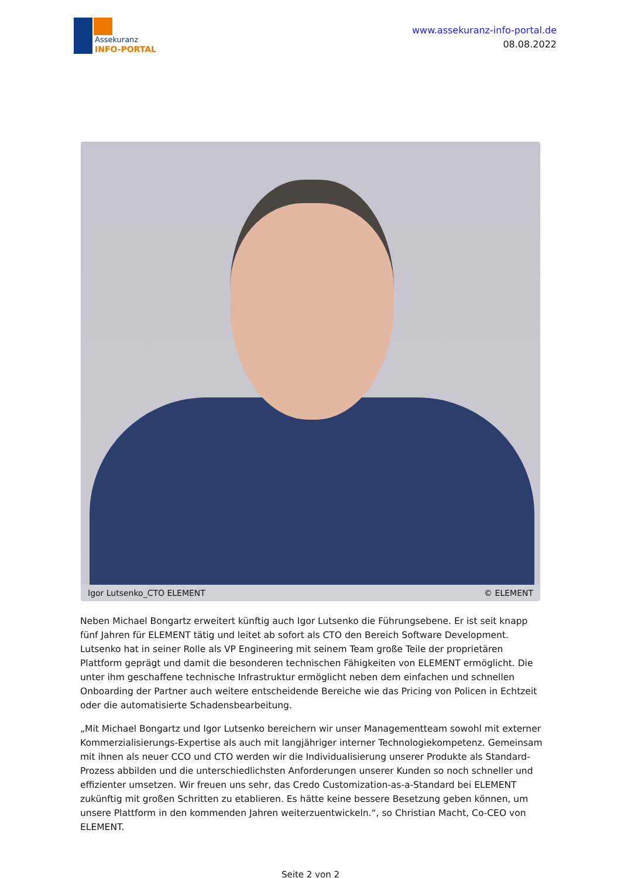Assekuranz
INFO-PORTAL
www.assekuranz-info-portal.de
08.08.2022
Igor Lutsenko_CTO ELEMENT © ELEMENT
Neben Michael Bongartz erweitert künftig auch Igor Lutsenko die Führungsebene. Er ist seit knapp fünf Jahren für ELEMENT tätig und leitet ab sofort als CTO den Bereich Software Development. Lutsenko hat in seiner Rolle als VP Engineering mit seinem Team große Teile der proprietären Plattform geprägt und damit die besonderen technischen Fähigkeiten von ELEMENT ermöglicht. Die unter ihm geschaffene technische Infrastruktur ermöglicht neben dem einfachen und schnellen Onboarding der Partner auch weitere entscheidende Bereiche wie das Pricing von Policen in Echtzeit oder die automatisierte Schadensbearbeitung.
„Mit Michael Bongartz und Igor Lutsenko bereichern wir unser Managementteam sowohl mit externer Kommerzialisierungs-Expertise als auch mit langjähriger interner Technologiekompetenz. Gemeinsam mit ihnen als neuer CCO und CTO werden wir die Individualisierung unserer Produkte als Standard-Prozess abbilden und die unterschiedlichsten Anforderungen unserer Kunden so noch schneller und effizienter umsetzen. Wir freuen uns sehr, das Credo Customization-as-a-Standard bei ELEMENT zukünftig mit großen Schritten zu etablieren. Es hätte keine bessere Besetzung geben können, um unsere Plattform in den kommenden Jahren weiterzuentwickeln.“, so Christian Macht, Co-CEO von ELEMENT.
Seite 2 von 2